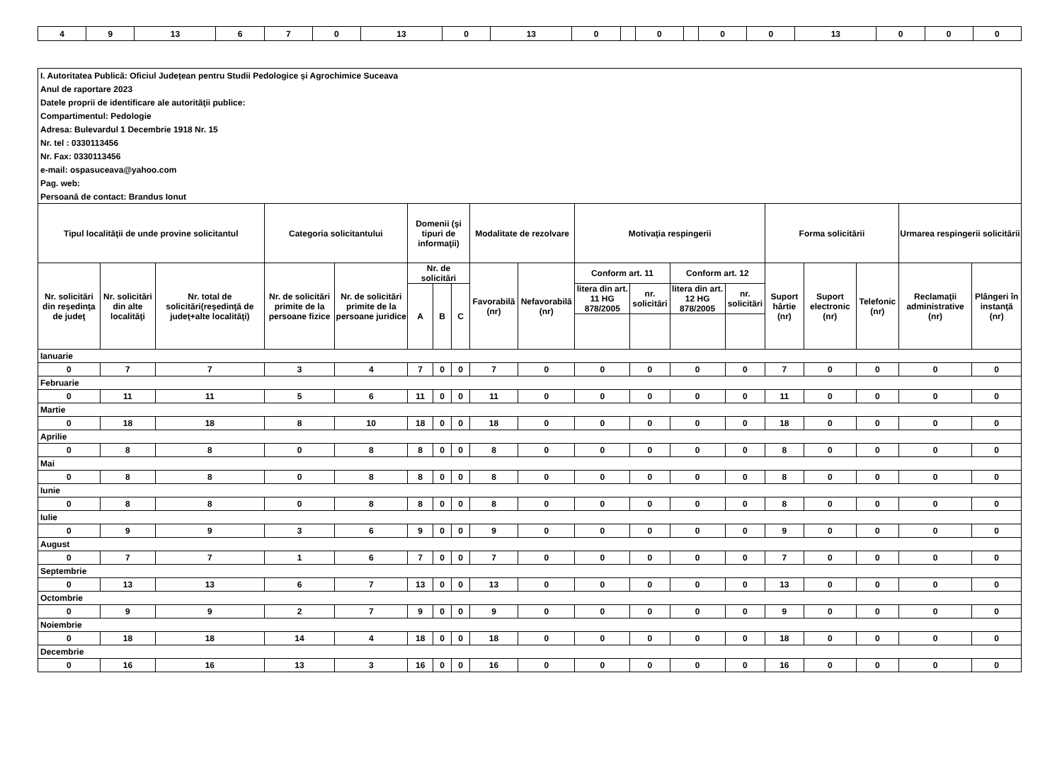| 4 | 9 | 13 | 6 | 7 | 0 | 13 | 0 | 13 | 0 | | 0 | | 0 | 0 | 13 | 0 | 0 | 0 |
| I. Autoritatea Publică: Oficiul Județean pentru Studii Pedologice și Agrochimice Suceava | | | | | | | | | | | | | | | | | | |
| Anul de raportare 2023 | | | | | | | | | | | | | | | | | | |
| Datele proprii de identificare ale autorităţii publice: | | | | | | | | | | | | | | | | | | |
| Compartimentul: Pedologie | | | | | | | | | | | | | | | | | | |
| Adresa: Bulevardul 1 Decembrie 1918 Nr. 15 | | | | | | | | | | | | | | | | | | |
| Nr. tel : 0330113456 | | | | | | | | | | | | | | | | | | |
| Nr. Fax: 0330113456 | | | | | | | | | | | | | | | | | | |
| e-mail: ospasuceava@yahoo.com | | | | | | | | | | | | | | | | | | |
| Pag. web: | | | | | | | | | | | | | | | | | | |
| Persoană de contact: Brandus Ionut | | | | | | | | | | | | | | | | | | |
| Tipul localităţii de unde provine solicitantul | | | Categoria solicitantului | | Domenii (şi tipuri de informaţii) | | | Modalitate de rezolvare | | Motivaţia respingerii | | | | Forma solicitării | | | Urmarea respingerii solicitării | |
| Nr. solicitări din reşedinţa de judeţ | Nr. solicitări din alte localităţi | Nr. total de solicitări(reşedinţă de judeţ+alte localităţi) | Nr. de solicitări primite de la persoane fizice | Nr. de solicitări primite de la persoane juridice | Nr. de solicitări | | | Favorabilă (nr) | Nefavorabilă (nr) | Conform art. 11 | | Conform art. 12 | | Suport hârtie (nr) | Suport electronic (nr) | Telefonic (nr) | Reclamaţii administrative (nr) | Plângeri în instanţă (nr) |
| | | | | | A | B | C | | | litera din art. 11 HG 878/2005 | nr. solicitări | litera din art. 12 HG 878/2005 | nr. solicitări | | | | | |
| Ianuarie | | | | | | | | | | | | | | | | | | |
| 0 | 7 | 7 | 3 | 4 | 7 | 0 | 0 | 7 | 0 | 0 | 0 | 0 | 0 | 7 | 0 | 0 | 0 | 0 |
| Februarie | | | | | | | | | | | | | | | | | | |
| 0 | 11 | 11 | 5 | 6 | 11 | 0 | 0 | 11 | 0 | 0 | 0 | 0 | 0 | 11 | 0 | 0 | 0 | 0 |
| Martie | | | | | | | | | | | | | | | | | | |
| 0 | 18 | 18 | 8 | 10 | 18 | 0 | 0 | 18 | 0 | 0 | 0 | 0 | 0 | 18 | 0 | 0 | 0 | 0 |
| Aprilie | | | | | | | | | | | | | | | | | | |
| 0 | 8 | 8 | 0 | 8 | 8 | 0 | 0 | 8 | 0 | 0 | 0 | 0 | 0 | 8 | 0 | 0 | 0 | 0 |
| Mai | | | | | | | | | | | | | | | | | | |
| 0 | 8 | 8 | 0 | 8 | 8 | 0 | 0 | 8 | 0 | 0 | 0 | 0 | 0 | 8 | 0 | 0 | 0 | 0 |
| Iunie | | | | | | | | | | | | | | | | | | |
| 0 | 8 | 8 | 0 | 8 | 8 | 0 | 0 | 8 | 0 | 0 | 0 | 0 | 0 | 8 | 0 | 0 | 0 | 0 |
| Iulie | | | | | | | | | | | | | | | | | | |
| 0 | 9 | 9 | 3 | 6 | 9 | 0 | 0 | 9 | 0 | 0 | 0 | 0 | 0 | 9 | 0 | 0 | 0 | 0 |
| August | | | | | | | | | | | | | | | | | | |
| 0 | 7 | 7 | 1 | 6 | 7 | 0 | 0 | 7 | 0 | 0 | 0 | 0 | 0 | 7 | 0 | 0 | 0 | 0 |
| Septembrie | | | | | | | | | | | | | | | | | | |
| 0 | 13 | 13 | 6 | 7 | 13 | 0 | 0 | 13 | 0 | 0 | 0 | 0 | 0 | 13 | 0 | 0 | 0 | 0 |
| Octombrie | | | | | | | | | | | | | | | | | | |
| 0 | 9 | 9 | 2 | 7 | 9 | 0 | 0 | 9 | 0 | 0 | 0 | 0 | 0 | 9 | 0 | 0 | 0 | 0 |
| Noiembrie | | | | | | | | | | | | | | | | | | |
| 0 | 18 | 18 | 14 | 4 | 18 | 0 | 0 | 18 | 0 | 0 | 0 | 0 | 0 | 18 | 0 | 0 | 0 | 0 |
| Decembrie | | | | | | | | | | | | | | | | | | |
| 0 | 16 | 16 | 13 | 3 | 16 | 0 | 0 | 16 | 0 | 0 | 0 | 0 | 0 | 16 | 0 | 0 | 0 | 0 |